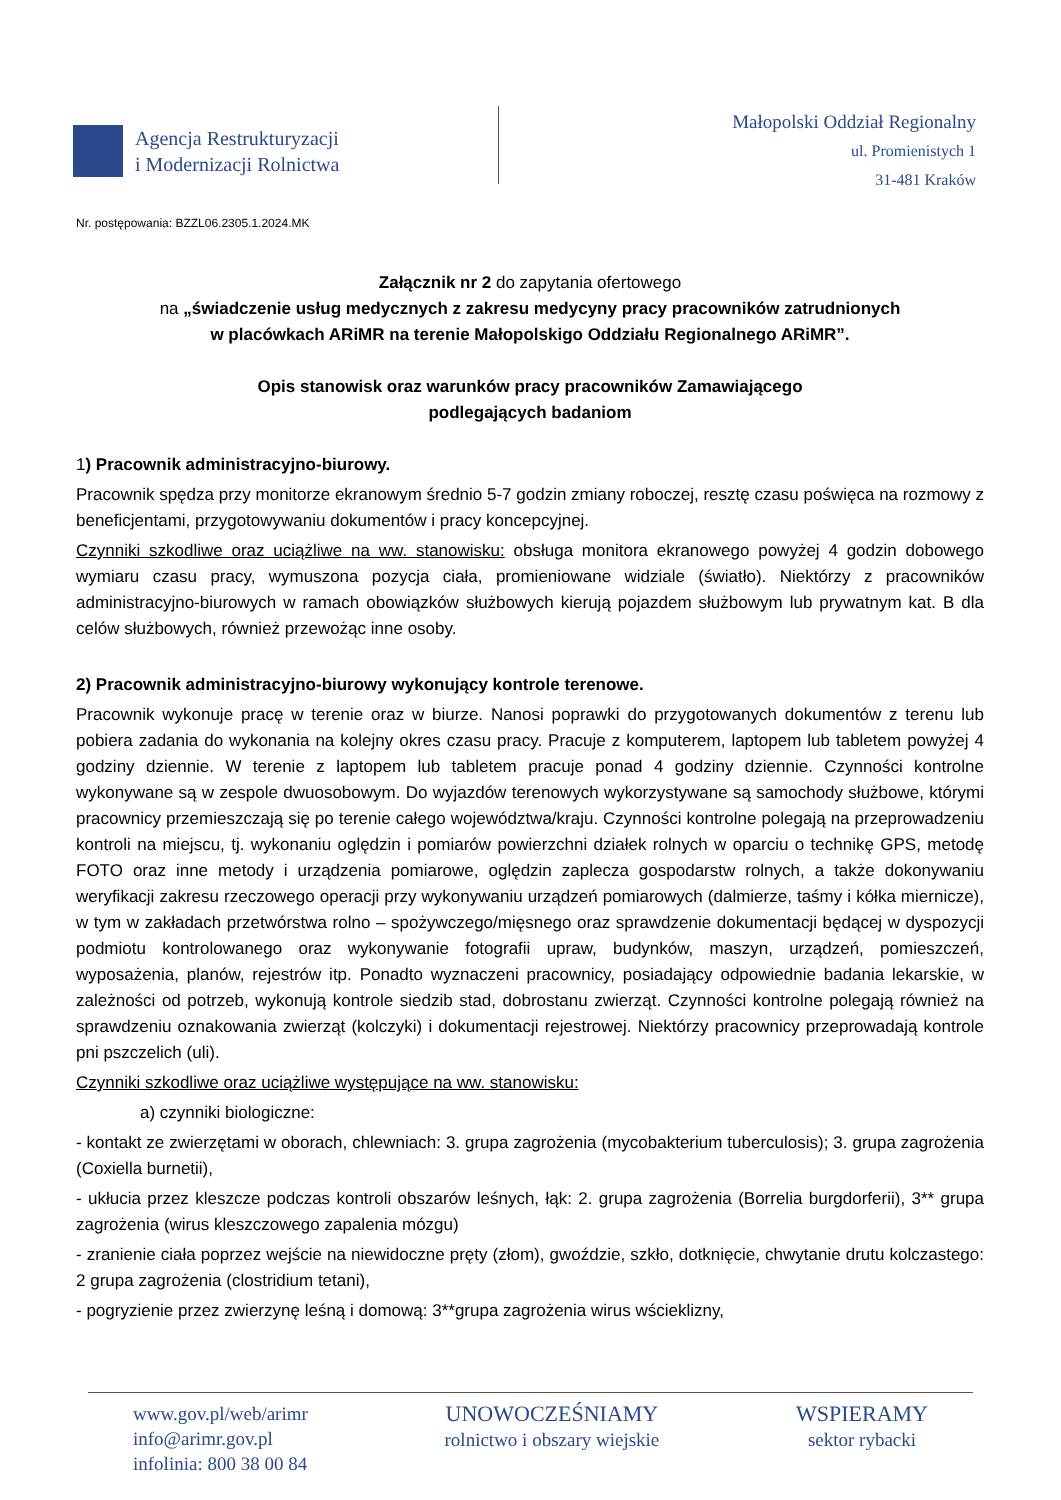Agencja Restrukturyzacji
i Modernizacji Rolnictwa
Małopolski Oddział Regionalny
ul. Promienistych 1
31-481 Kraków
Nr. postępowania: BZZL06.2305.1.2024.MK
Załącznik nr 2 do zapytania ofertowego
na „świadczenie usług medycznych z zakresu medycyny pracy pracowników zatrudnionych
w placówkach ARiMR na terenie Małopolskigo Oddziału Regionalnego ARiMR”.
Opis stanowisk oraz warunków pracy pracowników Zamawiającego
podlegających badaniom
1) Pracownik administracyjno-biurowy.
Pracownik spędza przy monitorze ekranowym średnio 5-7 godzin zmiany roboczej, resztę czasu poświęca na rozmowy z beneficjentami, przygotowywaniu dokumentów i pracy koncepcyjnej.
Czynniki szkodliwe oraz uciążliwe na ww. stanowisku: obsługa monitora ekranowego powyżej 4 godzin dobowego wymiaru czasu pracy, wymuszona pozycja ciała, promieniowane widziale (światło). Niektórzy z pracowników administracyjno-biurowych w ramach obowiązków służbowych kierują pojazdem służbowym lub prywatnym kat. B dla celów służbowych, również przewożąc inne osoby.
2) Pracownik administracyjno-biurowy wykonujący kontrole terenowe.
Pracownik wykonuje pracę w terenie oraz w biurze. Nanosi poprawki do przygotowanych dokumentów z terenu lub pobiera zadania do wykonania na kolejny okres czasu pracy. Pracuje z komputerem, laptopem lub tabletem powyżej 4 godziny dziennie. W terenie z laptopem lub tabletem pracuje ponad 4 godziny dziennie. Czynności kontrolne wykonywane są w zespole dwuosobowym. Do wyjazdów terenowych wykorzystywane są samochody służbowe, którymi pracownicy przemieszczają się po terenie całego województwa/kraju. Czynności kontrolne polegają na przeprowadzeniu kontroli na miejscu, tj. wykonaniu oględzin i pomiarów powierzchni działek rolnych w oparciu o technikę GPS, metodę FOTO oraz inne metody i urządzenia pomiarowe, oględzin zaplecza gospodarstw rolnych, a także dokonywaniu weryfikacji zakresu rzeczowego operacji przy wykonywaniu urządzeń pomiarowych (dalmierze, taśmy i kółka miernicze), w tym w zakładach przetwórstwa rolno – spożywczego/mięsnego oraz sprawdzenie dokumentacji będącej w dyspozycji podmiotu kontrolowanego oraz wykonywanie fotografii upraw, budynków, maszyn, urządzeń, pomieszczeń, wyposażenia, planów, rejestrów itp. Ponadto wyznaczeni pracownicy, posiadający odpowiednie badania lekarskie, w zależności od potrzeb, wykonują kontrole siedzib stad, dobrostanu zwierząt. Czynności kontrolne polegają również na sprawdzeniu oznakowania zwierząt (kolczyki) i dokumentacji rejestrowej. Niektórzy pracownicy przeprowadają kontrole pni pszczelich (uli).
Czynniki szkodliwe oraz uciążliwe występujące na ww. stanowisku:
a) czynniki biologiczne:
- kontakt ze zwierzętami w oborach, chlewniach: 3. grupa zagrożenia (mycobakterium tuberculosis); 3. grupa zagrożenia (Coxiella burnetii),
- ukłucia przez kleszcze podczas kontroli obszarów leśnych, łąk: 2. grupa zagrożenia (Borrelia burgdorferii), 3** grupa zagrożenia (wirus kleszczowego zapalenia mózgu)
- zranienie ciała poprzez wejście na niewidoczne pręty (złom), gwoździe, szkło, dotknięcie, chwytanie drutu kolczastego: 2 grupa zagrożenia (clostridium tetani),
- pogryzienie przez zwierzynę leśną i domową: 3**grupa zagrożenia wirus wścieklizny,
www.gov.pl/web/arimr
info@arimr.gov.pl
infolinia: 800 38 00 84
UNOWOCZEŚNIAMY
rolnictwo i obszary wiejskie
WSPIERAMY
sektor rybacki